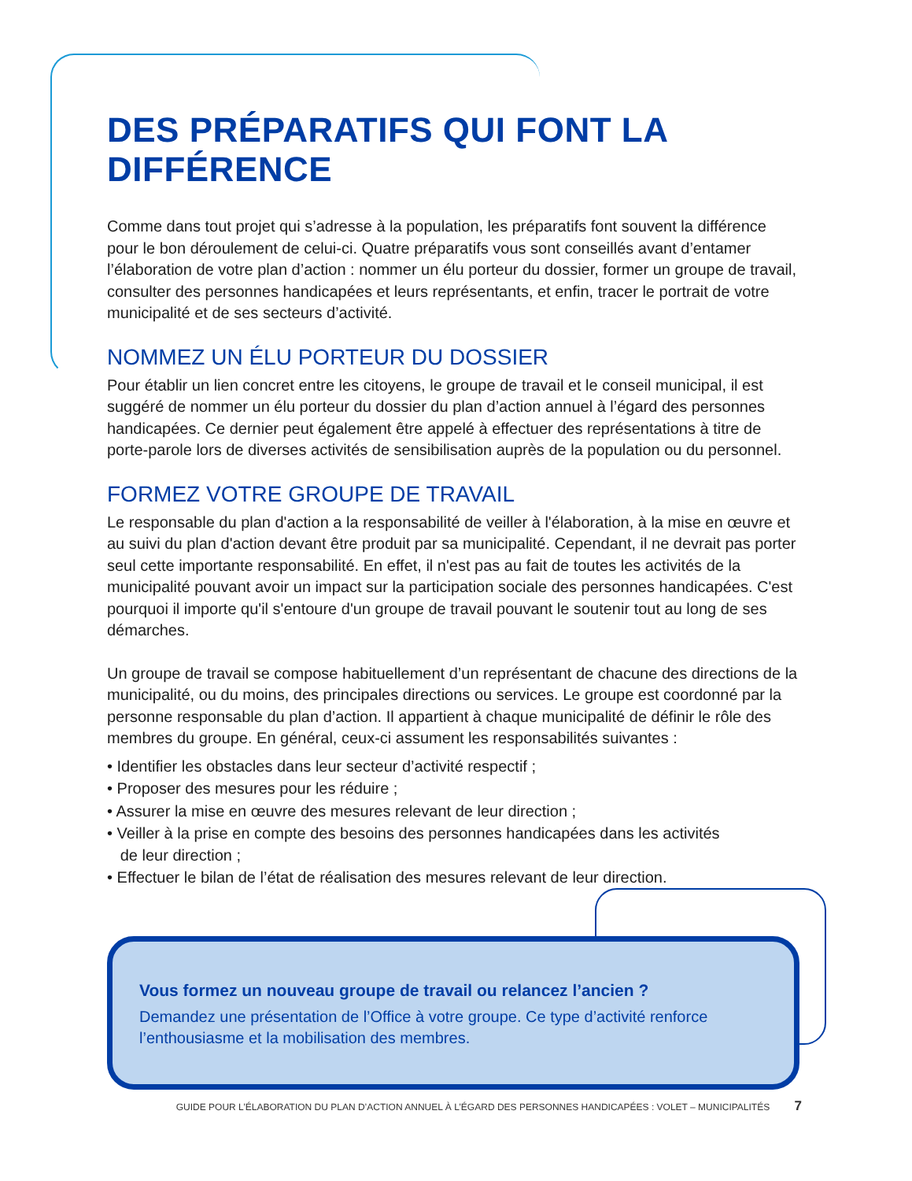DES PRÉPARATIFS QUI FONT LA DIFFÉRENCE
Comme dans tout projet qui s’adresse à la population, les préparatifs font souvent la différence pour le bon déroulement de celui-ci. Quatre préparatifs vous sont conseillés avant d’entamer l’élaboration de votre plan d’action : nommer un élu porteur du dossier, former un groupe de travail, consulter des personnes handicapées et leurs représentants, et enfin, tracer le portrait de votre municipalité et de ses secteurs d’activité.
NOMMEZ UN ÉLU PORTEUR DU DOSSIER
Pour établir un lien concret entre les citoyens, le groupe de travail et le conseil municipal, il est suggéré de nommer un élu porteur du dossier du plan d’action annuel à l’égard des personnes handicapées. Ce dernier peut également être appelé à effectuer des représentations à titre de porte-parole lors de diverses activités de sensibilisation auprès de la population ou du personnel.
FORMEZ VOTRE GROUPE DE TRAVAIL
Le responsable du plan d'action a la responsabilité de veiller à l'élaboration, à la mise en œuvre et au suivi du plan d'action devant être produit par sa municipalité. Cependant, il ne devrait pas porter seul cette importante responsabilité. En effet, il n'est pas au fait de toutes les activités de la municipalité pouvant avoir un impact sur la participation sociale des personnes handicapées. C'est pourquoi il importe qu'il s'entoure d'un groupe de travail pouvant le soutenir tout au long de ses démarches.
Un groupe de travail se compose habituellement d’un représentant de chacune des directions de la municipalité, ou du moins, des principales directions ou services. Le groupe est coordonné par la personne responsable du plan d’action. Il appartient à chaque municipalité de définir le rôle des membres du groupe. En général, ceux-ci assument les responsabilités suivantes :
• Identifier les obstacles dans leur secteur d’activité respectif ;
• Proposer des mesures pour les réduire ;
• Assurer la mise en œuvre des mesures relevant de leur direction ;
• Veiller à la prise en compte des besoins des personnes handicapées dans les activités
de leur direction ;
• Effectuer le bilan de l’état de réalisation des mesures relevant de leur direction.
Vous formez un nouveau groupe de travail ou relancez l’ancien ?
Demandez une présentation de l’Office à votre groupe. Ce type d’activité renforce l’enthousiasme et la mobilisation des membres.
GUIDE POUR L’ÉLABORATION DU PLAN D’ACTION ANNUEL À L’ÉGARD DES PERSONNES HANDICAPÉES : VOLET – MUNICIPALITÉS 7